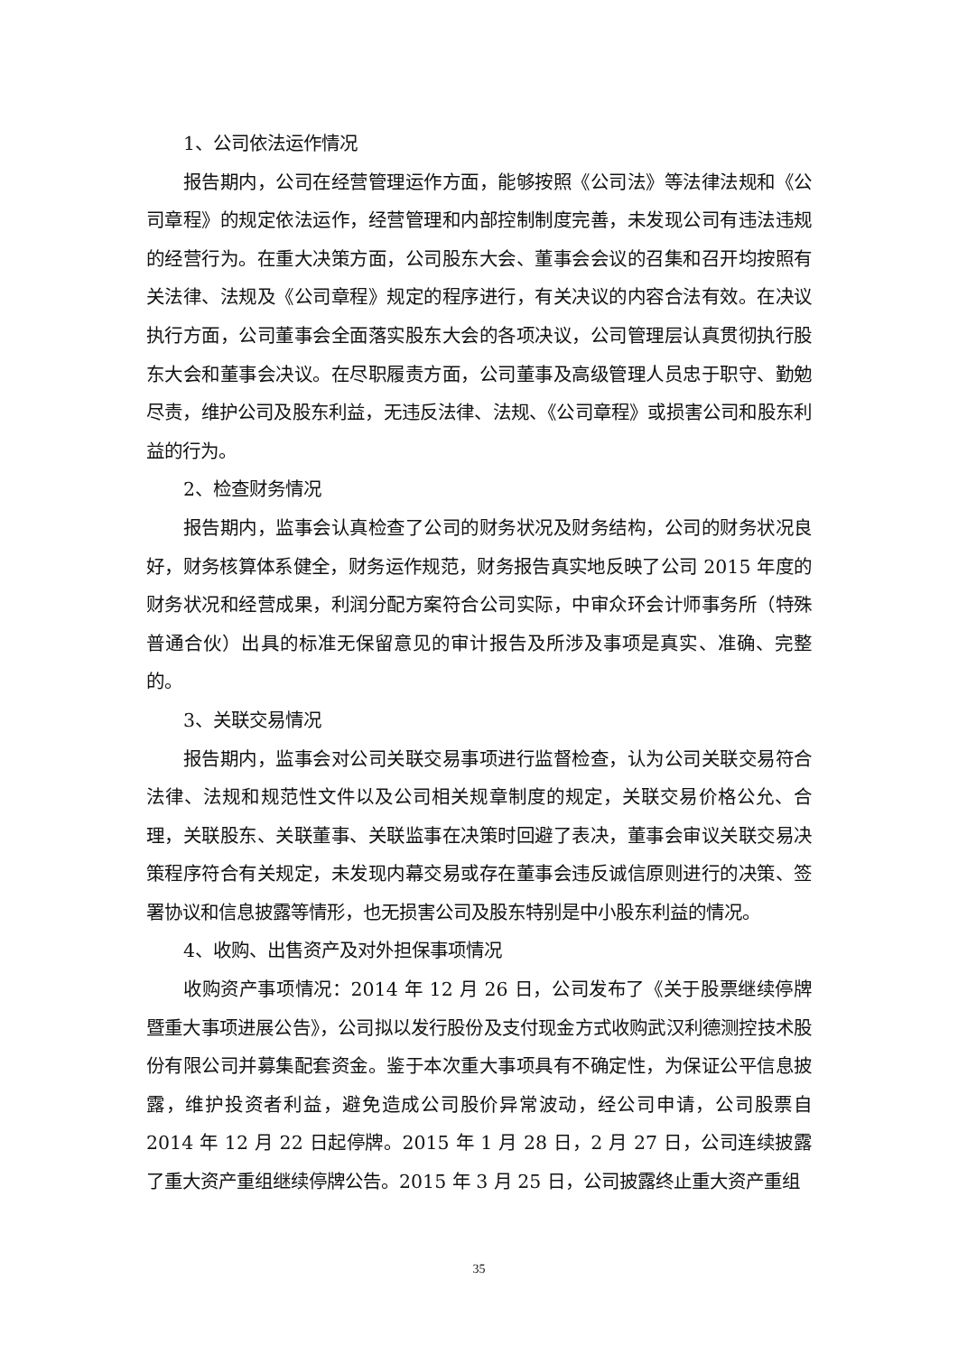1、公司依法运作情况
报告期内，公司在经营管理运作方面，能够按照《公司法》等法律法规和《公司章程》的规定依法运作，经营管理和内部控制制度完善，未发现公司有违法违规的经营行为。在重大决策方面，公司股东大会、董事会会议的召集和召开均按照有关法律、法规及《公司章程》规定的程序进行，有关决议的内容合法有效。在决议执行方面，公司董事会全面落实股东大会的各项决议，公司管理层认真贯彻执行股东大会和董事会决议。在尽职履责方面，公司董事及高级管理人员忠于职守、勤勉尽责，维护公司及股东利益，无违反法律、法规、《公司章程》或损害公司和股东利益的行为。
2、检查财务情况
报告期内，监事会认真检查了公司的财务状况及财务结构，公司的财务状况良好，财务核算体系健全，财务运作规范，财务报告真实地反映了公司 2015 年度的财务状况和经营成果，利润分配方案符合公司实际，中审众环会计师事务所（特殊普通合伙）出具的标准无保留意见的审计报告及所涉及事项是真实、准确、完整的。
3、关联交易情况
报告期内，监事会对公司关联交易事项进行监督检查，认为公司关联交易符合法律、法规和规范性文件以及公司相关规章制度的规定，关联交易价格公允、合理，关联股东、关联董事、关联监事在决策时回避了表决，董事会审议关联交易决策程序符合有关规定，未发现内幕交易或存在董事会违反诚信原则进行的决策、签署协议和信息披露等情形，也无损害公司及股东特别是中小股东利益的情况。
4、收购、出售资产及对外担保事项情况
收购资产事项情况：2014 年 12 月 26 日，公司发布了《关于股票继续停牌暨重大事项进展公告》，公司拟以发行股份及支付现金方式收购武汉利德测控技术股份有限公司并募集配套资金。鉴于本次重大事项具有不确定性，为保证公平信息披露，维护投资者利益，避免造成公司股价异常波动，经公司申请，公司股票自 2014 年 12 月 22 日起停牌。2015 年 1 月 28 日，2 月 27 日，公司连续披露了重大资产重组继续停牌公告。2015 年 3 月 25 日，公司披露终止重大资产重组
35